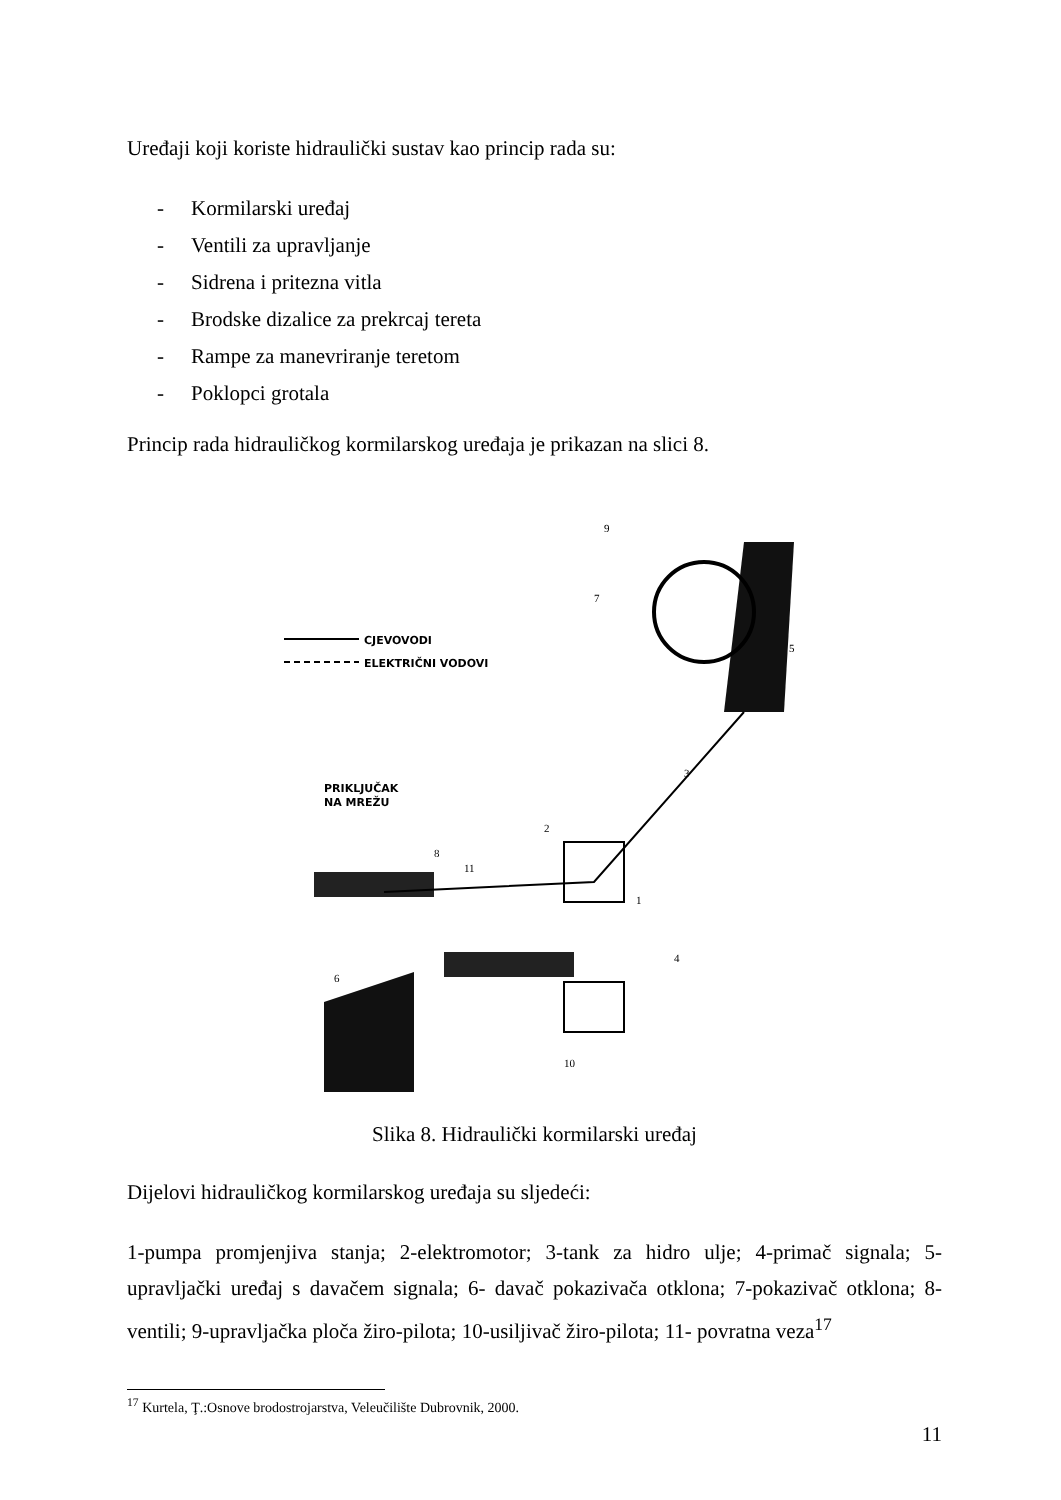Uređaji koji koriste hidraulički sustav kao princip rada su:
- Kormilarski uređaj
- Ventili za upravljanje
- Sidrena i pritezna vitla
- Brodske dizalice za prekrcaj tereta
- Rampe za manevriranje teretom
- Poklopci grotala
Princip rada hidrauličkog kormilarskog uređaja je prikazan na slici 8.
CJEVOVODI
ELEKTRIČNI VODOVI
PRIKLJUČAK
NA MREŽU
9
7
5
3
2
1
8
11
4
6
10
Slika 8. Hidraulički kormilarski uređaj
Dijelovi hidrauličkog kormilarskog uređaja su sljedeći:
1-pumpa promjenjiva stanja; 2-elektromotor; 3-tank za hidro ulje; 4-primač signala; 5-upravljački uređaj s davačem signala; 6- davač pokazivača otklona; 7-pokazivač otklona; 8-ventili; 9-upravljačka ploča žiro-pilota; 10-usiljivač žiro-pilota; 11- povratna veza<sup>17</sup>
<sup>17</sup> Kurtela, Ţ.:Osnove brodostrojarstva, Veleučilište Dubrovnik, 2000.
11